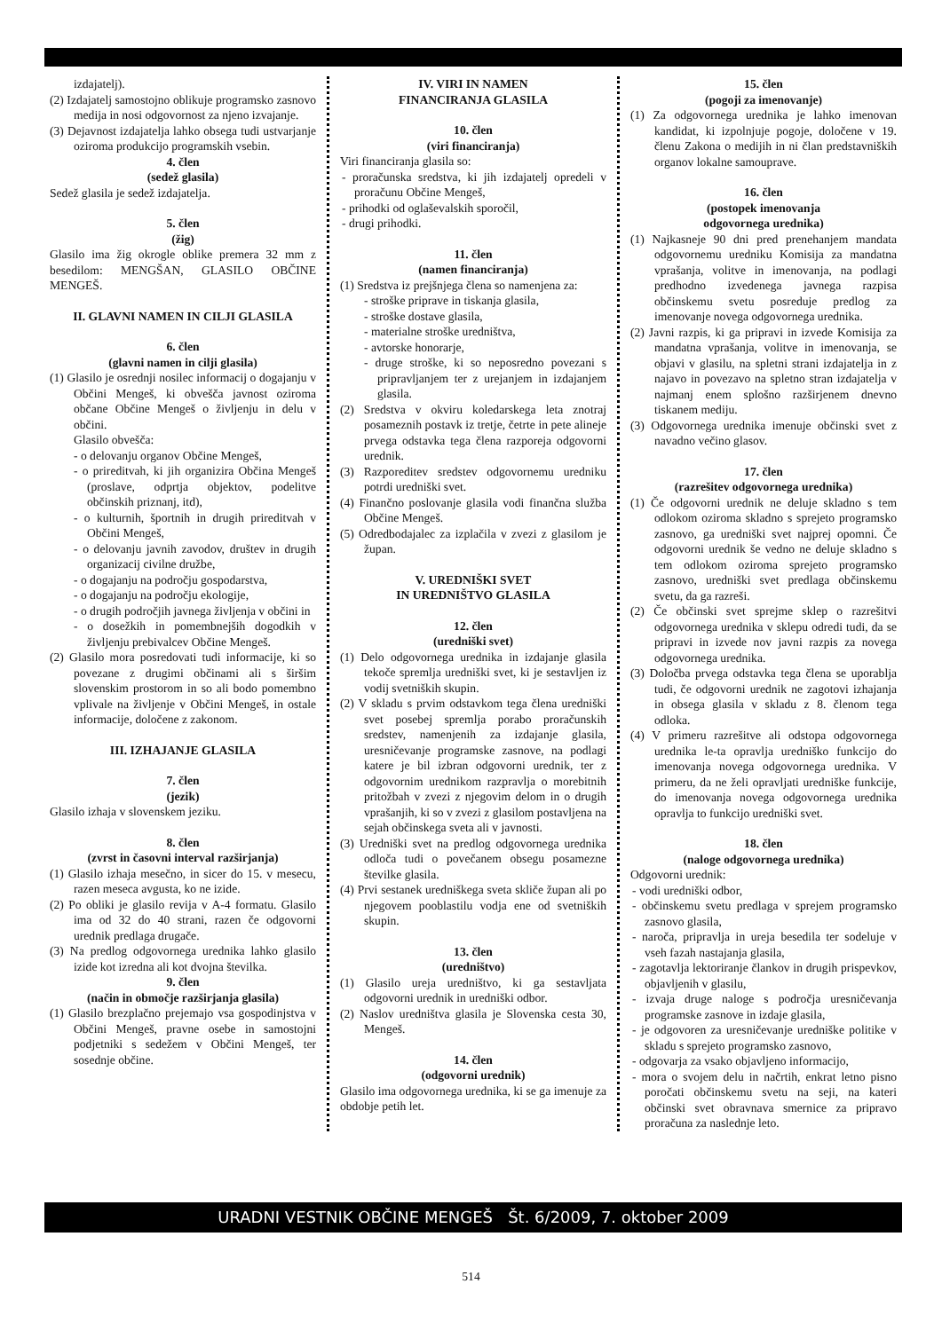izdajatelj).
(2) Izdajatelj samostojno oblikuje programsko zasnovo medija in nosi odgovornost za njeno izvajanje.
(3) Dejavnost izdajatelja lahko obsega tudi ustvarjanje oziroma produkcijo programskih vsebin.
4. člen
(sedež glasila)
Sedež glasila je sedež izdajatelja.
5. člen
(žig)
Glasilo ima žig okrogle oblike premera 32 mm z besedilom: MENGŠAN, GLASILO OBČINE MENGEŠ.
II. GLAVNI NAMEN IN CILJI GLASILA
6. člen
(glavni namen in cilji glasila)
(1) Glasilo je osrednji nosilec informacij o dogajanju v Občini Mengeš, ki obvešča javnost oziroma občane Občine Mengeš o življenju in delu v občini.
Glasilo obvešča:
- o delovanju organov Občine Mengeš,
- o prireditvah, ki jih organizira Občina Mengeš (proslave, odprtja objektov, podelitve občinskih priznanj, itd),
- o kulturnih, športnih in drugih prireditvah v Občini Mengeš,
- o delovanju javnih zavodov, društev in drugih organizacij civilne družbe,
- o dogajanju na področju gospodarstva,
- o dogajanju na področju ekologije,
- o drugih področjih javnega življenja v občini in
- o dosežkih in pomembnejših dogodkih v življenju prebivalcev Občine Mengeš.
(2) Glasilo mora posredovati tudi informacije, ki so povezane z drugimi občinami ali s širšim slovenskim prostorom in so ali bodo pomembno vplivale na življenje v Občini Mengeš, in ostale informacije, določene z zakonom.
III. IZHAJANJE GLASILA
7. člen
(jezik)
Glasilo izhaja v slovenskem jeziku.
8. člen
(zvrst in časovni interval razširjanja)
(1) Glasilo izhaja mesečno, in sicer do 15. v mesecu, razen meseca avgusta, ko ne izide.
(2) Po obliki je glasilo revija v A-4 formatu. Glasilo ima od 32 do 40 strani, razen če odgovorni urednik predlaga drugače.
(3) Na predlog odgovornega urednika lahko glasilo izide kot izredna ali kot dvojna številka.
9. člen
(način in območje razširjanja glasila)
(1) Glasilo brezplačno prejemajo vsa gospodinjstva v Občini Mengeš, pravne osebe in samostojni podjetniki s sedežem v Občini Mengeš, ter sosednje občine.
IV. VIRI IN NAMEN
FINANCIRANJA GLASILA
10. člen
(viri financiranja)
Viri financiranja glasila so:
- proračunska sredstva, ki jih izdajatelj opredeli v proračunu Občine Mengeš,
- prihodki od oglaševalskih sporočil,
- drugi prihodki.
11. člen
(namen financiranja)
(1) Sredstva iz prejšnjega člena so namenjena za:
- stroške priprave in tiskanja glasila,
- stroške dostave glasila,
- materialne stroške uredništva,
- avtorske honorarje,
- druge stroške, ki so neposredno povezani s pripravljanjem ter z urejanjem in izdajanjem glasila.
(2) Sredstva v okviru koledarskega leta znotraj posameznih postavk iz tretje, četrte in pete alineje prvega odstavka tega člena razporeja odgovorni urednik.
(3) Razporeditev sredstev odgovornemu uredniku potrdi uredniški svet.
(4) Finančno poslovanje glasila vodi finančna služba Občine Mengeš.
(5) Odredbodajalec za izplačila v zvezi z glasilom je župan.
V. UREDNIŠKI SVET
IN UREDNIŠTVO GLASILA
12. člen
(uredniški svet)
(1) Delo odgovornega urednika in izdajanje glasila tekoče spremlja uredniški svet, ki je sestavljen iz vodij svetniških skupin.
(2) V skladu s prvim odstavkom tega člena uredniški svet posebej spremlja porabo proračunskih sredstev, namenjenih za izdajanje glasila, uresničevanje programske zasnove, na podlagi katere je bil izbran odgovorni urednik, ter z odgovornim urednikom razpravlja o morebitnih pritožbah v zvezi z njegovim delom in o drugih vprašanjih, ki so v zvezi z glasilom postavljena na sejah občinskega sveta ali v javnosti.
(3) Uredniški svet na predlog odgovornega urednika odloča tudi o povečanem obsegu posamezne številke glasila.
(4) Prvi sestanek uredniškega sveta skliče župan ali po njegovem pooblastilu vodja ene od svetniških skupin.
13. člen
(uredništvo)
(1) Glasilo ureja uredništvo, ki ga sestavljata odgovorni urednik in uredniški odbor.
(2) Naslov uredništva glasila je Slovenska cesta 30, Mengeš.
14. člen
(odgovorni urednik)
Glasilo ima odgovornega urednika, ki se ga imenuje za obdobje petih let.
15. člen
(pogoji za imenovanje)
(1) Za odgovornega urednika je lahko imenovan kandidat, ki izpolnjuje pogoje, določene v 19. členu Zakona o medijih in ni član predstavniških organov lokalne samouprave.
16. člen
(postopek imenovanja
odgovornega urednika)
(1) Najkasneje 90 dni pred prenehanjem mandata odgovornemu uredniku Komisija za mandatna vprašanja, volitve in imenovanja, na podlagi predhodno izvedenega javnega razpisa občinskemu svetu posreduje predlog za imenovanje novega odgovornega urednika.
(2) Javni razpis, ki ga pripravi in izvede Komisija za mandatna vprašanja, volitve in imenovanja, se objavi v glasilu, na spletni strani izdajatelja in z najavo in povezavo na spletno stran izdajatelja v najmanj enem splošno razširjenem dnevno tiskanem mediju.
(3) Odgovornega urednika imenuje občinski svet z navadno večino glasov.
17. člen
(razrešitev odgovornega urednika)
(1) Če odgovorni urednik ne deluje skladno s tem odlokom oziroma skladno s sprejeto programsko zasnovo, ga uredniški svet najprej opomni. Če odgovorni urednik še vedno ne deluje skladno s tem odlokom oziroma sprejeto programsko zasnovo, uredniški svet predlaga občinskemu svetu, da ga razreši.
(2) Če občinski svet sprejme sklep o razrešitvi odgovornega urednika v sklepu odredi tudi, da se pripravi in izvede nov javni razpis za novega odgovornega urednika.
(3) Določba prvega odstavka tega člena se uporablja tudi, če odgovorni urednik ne zagotovi izhajanja in obsega glasila v skladu z 8. členom tega odloka.
(4) V primeru razrešitve ali odstopa odgovornega urednika le-ta opravlja uredniško funkcijo do imenovanja novega odgovornega urednika. V primeru, da ne želi opravljati uredniške funkcije, do imenovanja novega odgovornega urednika opravlja to funkcijo uredniški svet.
18. člen
(naloge odgovornega urednika)
Odgovorni urednik:
- vodi uredniški odbor,
- občinskemu svetu predlaga v sprejem programsko zasnovo glasila,
- naroča, pripravlja in ureja besedila ter sodeluje v vseh fazah nastajanja glasila,
- zagotavlja lektoriranje člankov in drugih prispevkov, objavljenih v glasilu,
- izvaja druge naloge s področja uresničevanja programske zasnove in izdaje glasila,
- je odgovoren za uresničevanje uredniške politike v skladu s sprejeto programsko zasnovo,
- odgovarja za vsako objavljeno informacijo,
- mora o svojem delu in načrtih, enkrat letno pisno poročati občinskemu svetu na seji, na kateri občinski svet obravnava smernice za pripravo proračuna za naslednje leto.
URADNI VESTNIK OBČINE MENGEŠ Št. 6/2009, 7. oktober 2009
514